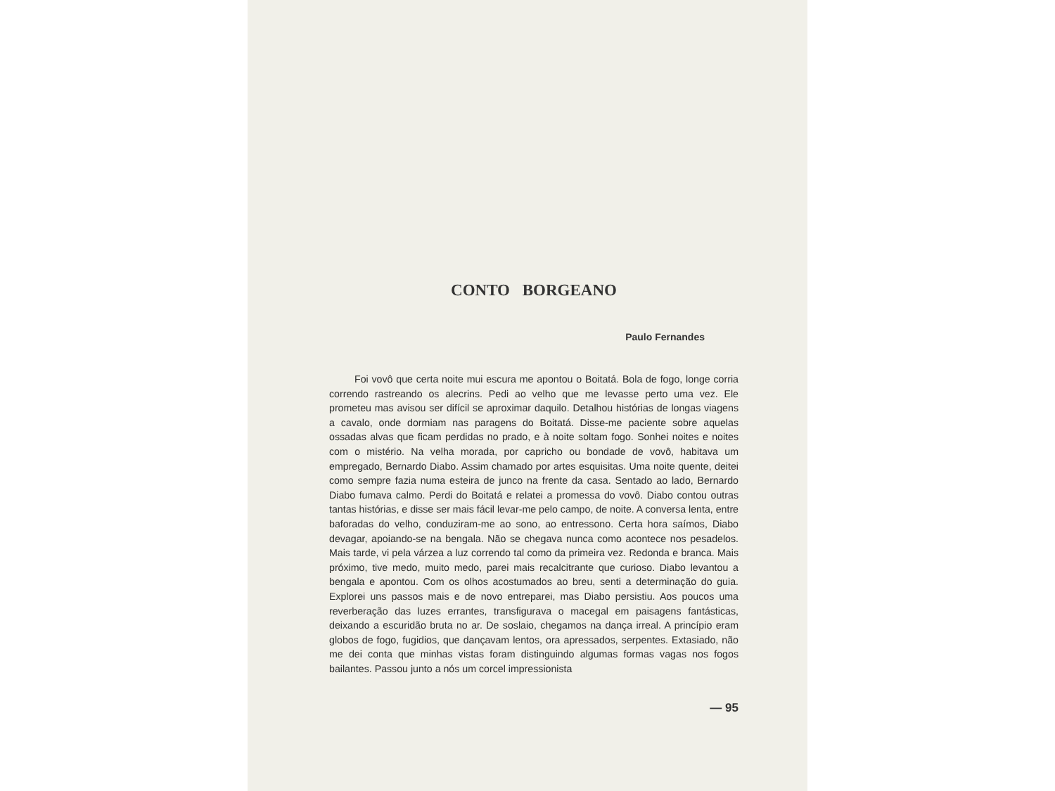CONTO BORGEANO
Paulo Fernandes
Foi vovô que certa noite mui escura me apontou o Boitatá. Bola de fogo, longe corria correndo rastreando os alecrins. Pedi ao velho que me levasse perto uma vez. Ele prometeu mas avisou ser difícil se aproximar daquilo. Detalhou histórias de longas viagens a cavalo, onde dormiam nas paragens do Boitatá. Disse-me paciente sobre aquelas ossadas alvas que ficam perdidas no prado, e à noite soltam fogo. Sonhei noites e noites com o mistério. Na velha morada, por capricho ou bondade de vovô, habitava um empregado, Bernardo Diabo. Assim chamado por artes esquisitas. Uma noite quente, deitei como sempre fazia numa esteira de junco na frente da casa. Sentado ao lado, Bernardo Diabo fumava calmo. Perdi do Boitatá e relatei a promessa do vovô. Diabo contou outras tantas histórias, e disse ser mais fácil levar-me pelo campo, de noite. A conversa lenta, entre baforadas do velho, conduziram-me ao sono, ao entressono. Certa hora saímos, Diabo devagar, apoiando-se na bengala. Não se chegava nunca como acontece nos pesadelos. Mais tarde, vi pela várzea a luz correndo tal como da primeira vez. Redonda e branca. Mais próximo, tive medo, muito medo, parei mais recalcitrante que curioso. Diabo levantou a bengala e apontou. Com os olhos acostumados ao breu, senti a determinação do guia. Explorei uns passos mais e de novo entreparei, mas Diabo persistiu. Aos poucos uma reverberação das luzes errantes, transfigurava o macegal em paisagens fantásticas, deixando a escuridão bruta no ar. De soslaio, chegamos na dança irreal. A princípio eram globos de fogo, fugidios, que dançavam lentos, ora apressados, serpentes. Extasiado, não me dei conta que minhas vistas foram distinguindo algumas formas vagas nos fogos bailantes. Passou junto a nós um corcel impressionista
— 95